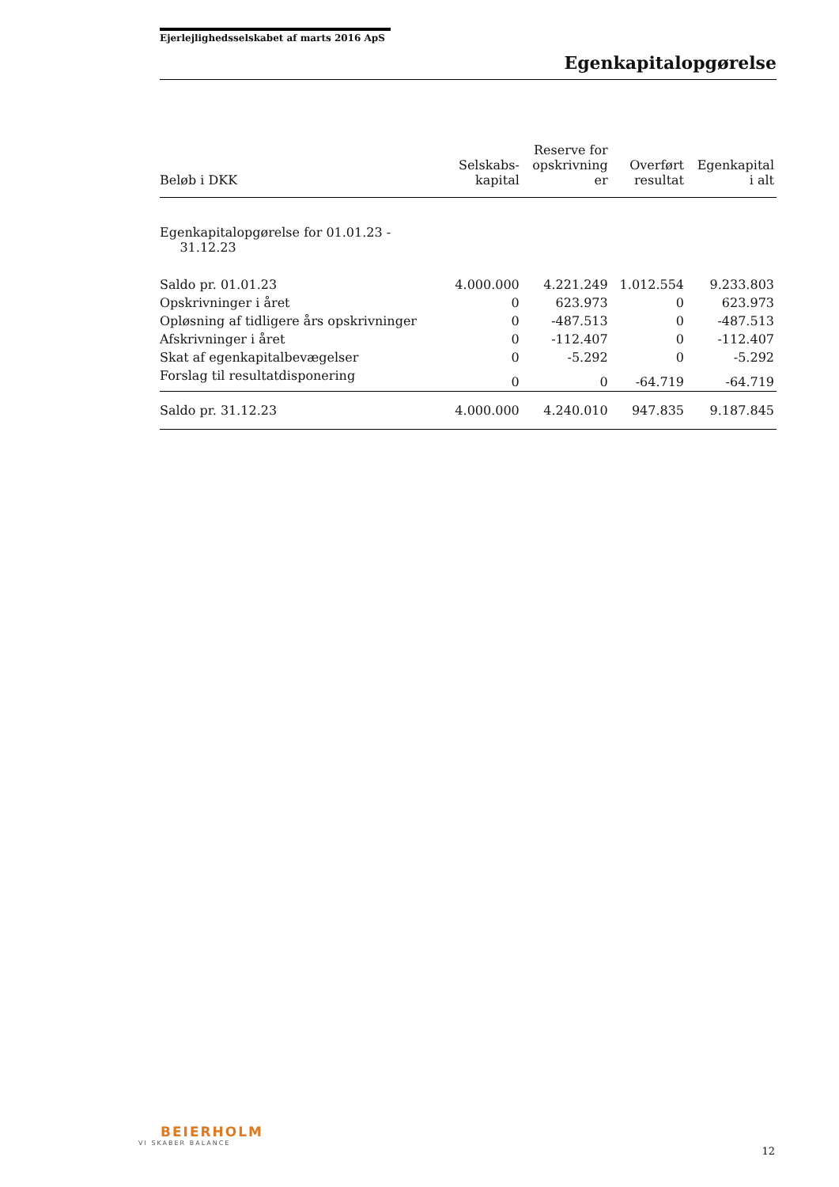Ejerlejlighedsselskabet af marts 2016 ApS
Egenkapitalopgørelse
| Beløb i DKK | Selskabs- kapital | Reserve for opskrivning er | Overført resultat | Egenkapital i alt |
| --- | --- | --- | --- | --- |
| Egenkapitalopgørelse for 01.01.23 - 31.12.23 | | | | |
| Saldo pr. 01.01.23 | 4.000.000 | 4.221.249 | 1.012.554 | 9.233.803 |
| Opskrivninger i året | 0 | 623.973 | 0 | 623.973 |
| Opløsning af tidligere års opskrivninger | 0 | -487.513 | 0 | -487.513 |
| Afskrivninger i året | 0 | -112.407 | 0 | -112.407 |
| Skat af egenkapitalbevægelser | 0 | -5.292 | 0 | -5.292 |
| Forslag til resultatdisponering | 0 | 0 | -64.719 | -64.719 |
| Saldo pr. 31.12.23 | 4.000.000 | 4.240.010 | 947.835 | 9.187.845 |
BEIERHOLM
VI SKABER BALANCE
12